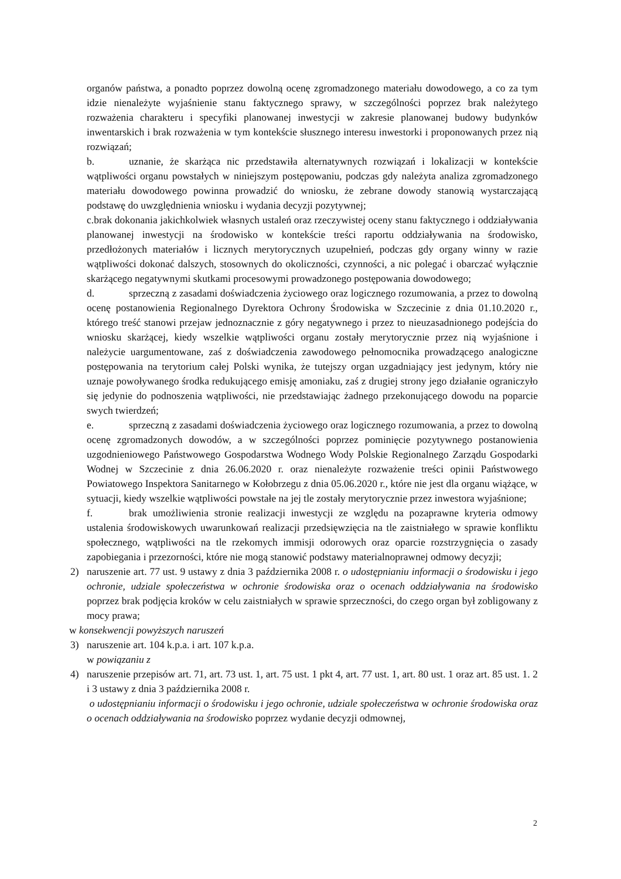organów państwa, a ponadto poprzez dowolną ocenę zgromadzonego materiału dowodowego, a co za tym idzie nienależyte wyjaśnienie stanu faktycznego sprawy, w szczególności poprzez brak należytego rozważenia charakteru i specyfiki planowanej inwestycji w zakresie planowanej budowy budynków inwentarskich i brak rozważenia w tym kontekście słusznego interesu inwestorki i proponowanych przez nią rozwiązań;
b. uznanie, że skarżąca nic przedstawiła alternatywnych rozwiązań i lokalizacji w kontekście wątpliwości organu powstałych w niniejszym postępowaniu, podczas gdy należyta analiza zgromadzonego materiału dowodowego powinna prowadzić do wniosku, że zebrane dowody stanowią wystarczającą podstawę do uwzględnienia wniosku i wydania decyzji pozytywnej;
c.brak dokonania jakichkolwiek własnych ustaleń oraz rzeczywistej oceny stanu faktycznego i oddziaływania planowanej inwestycji na środowisko w kontekście treści raportu oddziaływania na środowisko, przedłożonych materiałów i licznych merytorycznych uzupełnień, podczas gdy organy winny w razie wątpliwości dokonać dalszych, stosownych do okoliczności, czynności, a nic polegać i obarczać wyłącznie skarżącego negatywnymi skutkami procesowymi prowadzonego postępowania dowodowego;
d. sprzeczną z zasadami doświadczenia życiowego oraz logicznego rozumowania, a przez to dowolną ocenę postanowienia Regionalnego Dyrektora Ochrony Środowiska w Szczecinie z dnia 01.10.2020 r., którego treść stanowi przejaw jednoznacznie z góry negatywnego i przez to nieuzasadnionego podejścia do wniosku skarżącej, kiedy wszelkie wątpliwości organu zostały merytorycznie przez nią wyjaśnione i należycie uargumentowane, zaś z doświadczenia zawodowego pełnomocnika prowadzącego analogiczne postępowania na terytorium całej Polski wynika, że tutejszy organ uzgadniający jest jedynym, który nie uznaje powoływanego środka redukującego emisję amoniaku, zaś z drugiej strony jego działanie ograniczyło się jedynie do podnoszenia wątpliwości, nie przedstawiając żadnego przekonującego dowodu na poparcie swych twierdzeń;
e. sprzeczną z zasadami doświadczenia życiowego oraz logicznego rozumowania, a przez to dowolną ocenę zgromadzonych dowodów, a w szczególności poprzez pominięcie pozytywnego postanowienia uzgodnieniowego Państwowego Gospodarstwa Wodnego Wody Polskie Regionalnego Zarządu Gospodarki Wodnej w Szczecinie z dnia 26.06.2020 r. oraz nienależyte rozważenie treści opinii Państwowego Powiatowego Inspektora Sanitarnego w Kołobrzegu z dnia 05.06.2020 r., które nie jest dla organu wiążące, w sytuacji, kiedy wszelkie wątpliwości powstałe na jej tle zostały merytorycznie przez inwestora wyjaśnione;
f. brak umożliwienia stronie realizacji inwestycji ze względu na pozaprawne kryteria odmowy ustalenia środowiskowych uwarunkowań realizacji przedsięwzięcia na tle zaistniałego w sprawie konfliktu społecznego, wątpliwości na tle rzekomych immisji odorowych oraz oparcie rozstrzygnięcia o zasady zapobiegania i przezorności, które nie mogą stanowić podstawy materialnoprawnej odmowy decyzji;
2) naruszenie art. 77 ust. 9 ustawy z dnia 3 października 2008 r. o udostępnianiu informacji o środowisku i jego ochronie, udziale społeczeństwa w ochronie środowiska oraz o ocenach oddziaływania na środowisko poprzez brak podjęcia kroków w celu zaistniałych w sprawie sprzeczności, do czego organ był zobligowany z mocy prawa;
w konsekwencji powyższych naruszeń
3) naruszenie art. 104 k.p.a. i art. 107 k.p.a.
w powiązaniu z
4) naruszenie przepisów art. 71, art. 73 ust. 1, art. 75 ust. 1 pkt 4, art. 77 ust. 1, art. 80 ust. 1 oraz art. 85 ust. 1. 2 i 3 ustawy z dnia 3 października 2008 r.
o udostępnianiu informacji o środowisku i jego ochronie, udziale społeczeństwa w ochronie środowiska oraz o ocenach oddziaływania na środowisko poprzez wydanie decyzji odmownej,
2